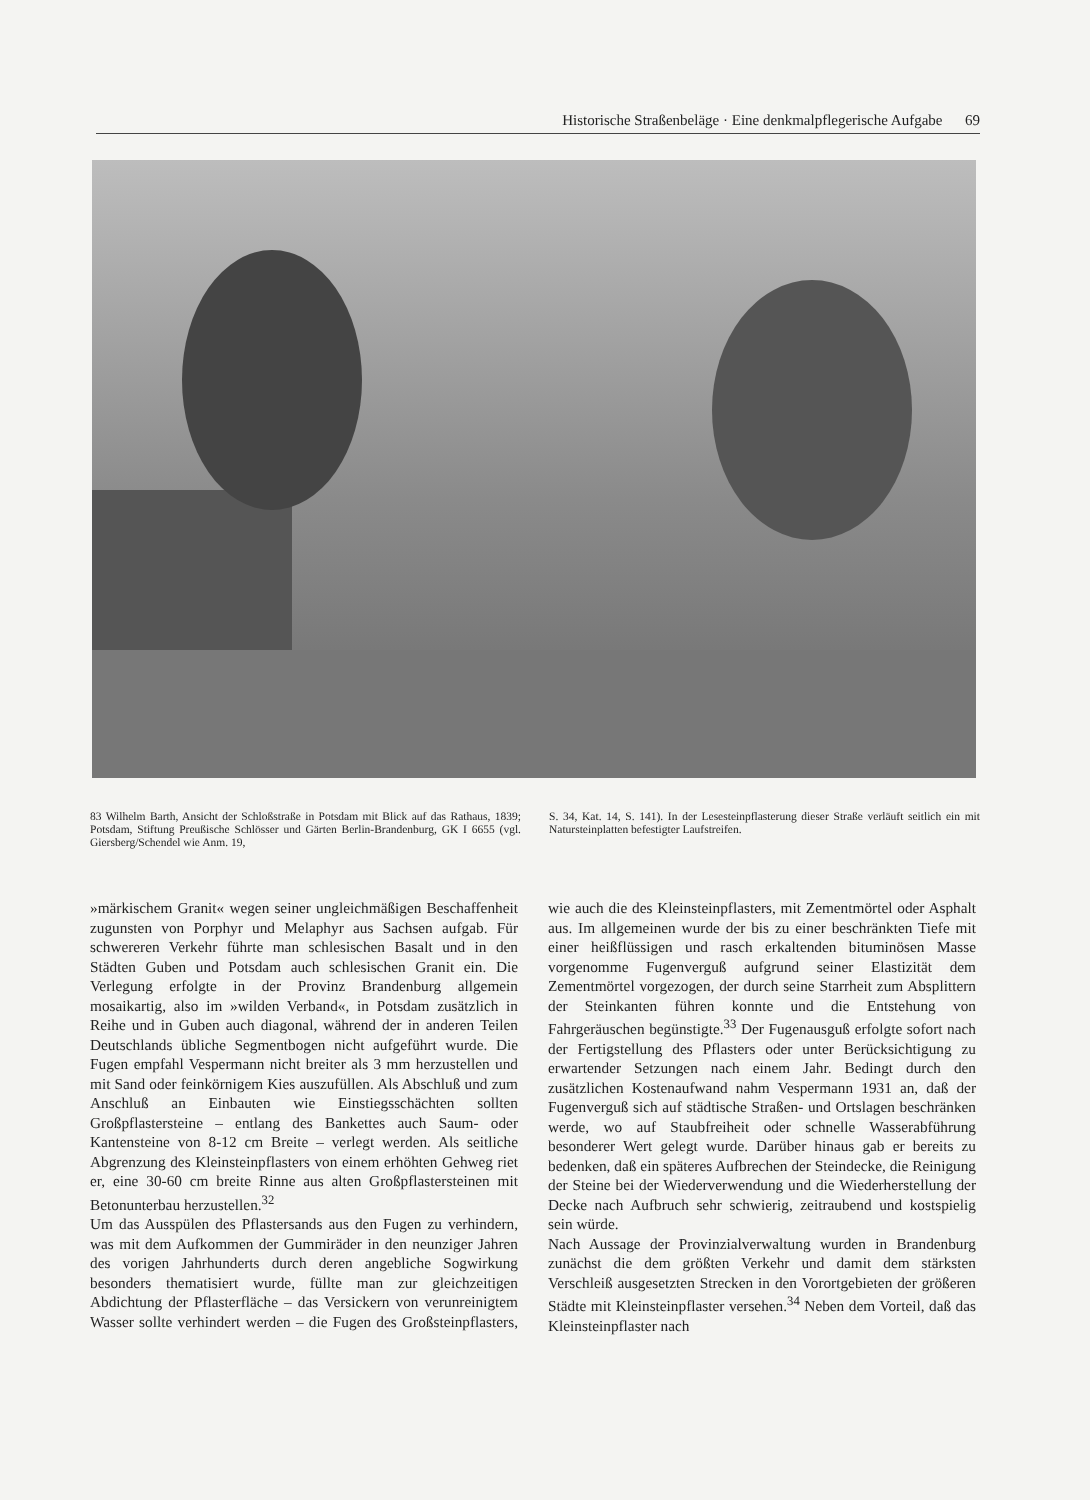Historische Straßenbeläge · Eine denkmalpflegerische Aufgabe 69
83 Wilhelm Barth, Ansicht der Schloßstraße in Potsdam mit Blick auf das Rathaus, 1839; Potsdam, Stiftung Preußische Schlösser und Gärten Berlin-Brandenburg, GK I 6655 (vgl. Giersberg/Schendel wie Anm. 19,
S. 34, Kat. 14, S. 141). In der Lesesteinpflasterung dieser Straße verläuft seitlich ein mit Natursteinplatten befestigter Laufstreifen.
»märkischem Granit« wegen seiner ungleichmäßigen Beschaffenheit zugunsten von Porphyr und Melaphyr aus Sachsen aufgab. Für schwereren Verkehr führte man schlesischen Basalt und in den Städten Guben und Potsdam auch schlesischen Granit ein. Die Verlegung erfolgte in der Provinz Brandenburg allgemein mosaikartig, also im »wilden Verband«, in Potsdam zusätzlich in Reihe und in Guben auch diagonal, während der in anderen Teilen Deutschlands übliche Segmentbogen nicht aufgeführt wurde. Die Fugen empfahl Vespermann nicht breiter als 3 mm herzustellen und mit Sand oder feinkörnigem Kies auszufüllen. Als Abschluß und zum Anschluß an Einbauten wie Einstiegsschächten sollten Großpflastersteine – entlang des Bankettes auch Saum- oder Kantensteine von 8-12 cm Breite – verlegt werden. Als seitliche Abgrenzung des Kleinsteinpflasters von einem erhöhten Gehweg riet er, eine 30-60 cm breite Rinne aus alten Großpflastersteinen mit Betonunterbau herzustellen.<sup>32</sup>
Um das Ausspülen des Pflastersands aus den Fugen zu verhindern, was mit dem Aufkommen der Gummiräder in den neunziger Jahren des vorigen Jahrhunderts durch deren angebliche Sogwirkung besonders thematisiert wurde, füllte man zur gleichzeitigen Abdichtung der Pflasterfläche – das Versickern von verunreinigtem Wasser sollte verhindert werden – die Fugen des Großsteinpflasters, wie auch die des Kleinsteinpflasters, mit Zementmörtel oder Asphalt aus. Im allgemeinen wurde der bis zu einer beschränkten Tiefe mit einer heißflüssigen und rasch erkaltenden bituminösen Masse vorgenomme Fugenverguß aufgrund seiner Elastizität dem Zementmörtel vorgezogen, der durch seine Starrheit zum Absplittern der Steinkanten führen konnte und die Entstehung von Fahrgeräuschen begünstigte.<sup>33</sup> Der Fugenausguß erfolgte sofort nach der Fertigstellung des Pflasters oder unter Berücksichtigung zu erwartender Setzungen nach einem Jahr. Bedingt durch den zusätzlichen Kostenaufwand nahm Vespermann 1931 an, daß der Fugenverguß sich auf städtische Straßen- und Ortslagen beschränken werde, wo auf Staubfreiheit oder schnelle Wasserabführung besonderer Wert gelegt wurde. Darüber hinaus gab er bereits zu bedenken, daß ein späteres Aufbrechen der Steindecke, die Reinigung der Steine bei der Wiederverwendung und die Wiederherstellung der Decke nach Aufbruch sehr schwierig, zeitraubend und kostspielig sein würde.
Nach Aussage der Provinzialverwaltung wurden in Brandenburg zunächst die dem größten Verkehr und damit dem stärksten Verschleiß ausgesetzten Strecken in den Vorortgebieten der größeren Städte mit Kleinsteinpflaster versehen.<sup>34</sup> Neben dem Vorteil, daß das Kleinsteinpflaster nach